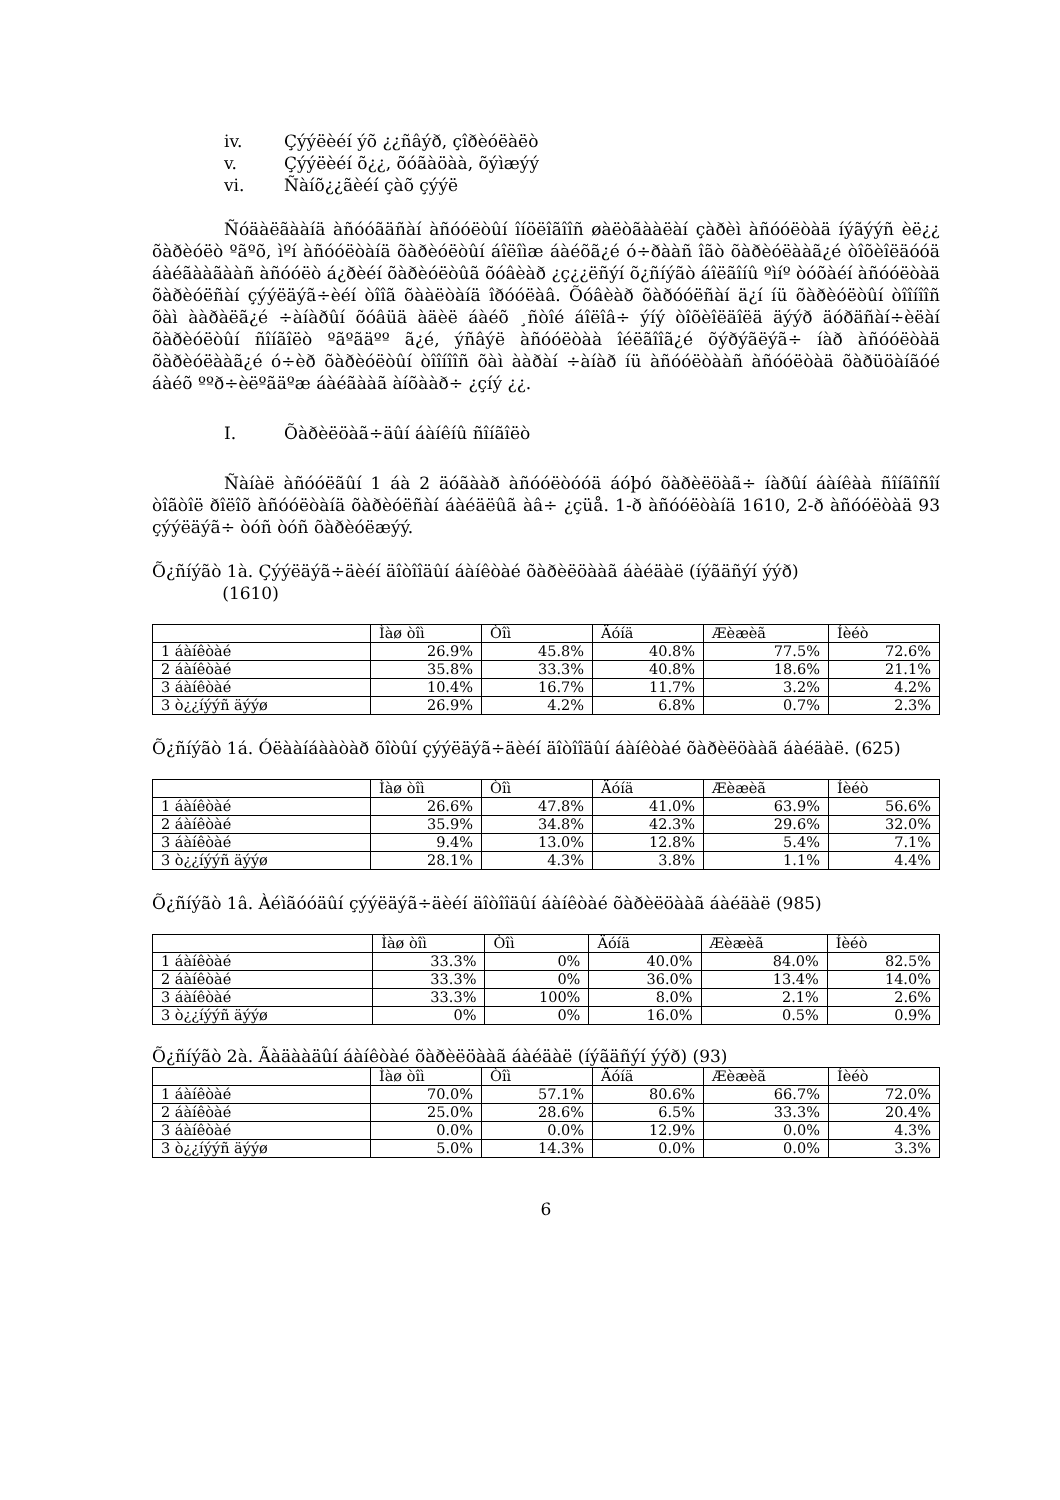iv. Çýýëèéí ýõ ¿¿ñâýð, çîðèóëàëò
v. Çýýëèéí õ¿¿, õóãàöàà, õýìæýý
vi. Ñàíõ¿¿ãèéí çàõ çýýë
Ñóäàëãààíä àñóóãäñàí àñóóëòûí îíöëîãîîñ øàëòãààëàí çàðèì àñóóëòàä íýãýýñ èë¿¿ õàðèóëò ºãºõ, ìºí àñóóëòàíä õàðèóëòûí áîëîìæ áàéõã¿é ó÷ðààñ îãò õàðèóëààã¿é òîõèîëäóóä áàéãààãààñ àñóóëò á¿ðèéí õàðèóëòûã õóâèàð ¿ç¿¿ëñýí õ¿ñíýãò áîëãîíû ºìíº òóõàéí àñóóëòàä õàðèóëñàí çýýëäýã÷èéí òîîã õààëòàíä îðóóëàâ. Õóâèàð õàðóóëñàí ä¿í íü õàðèóëòûí òîîíîîñ õàì ààðàëã¿é ÷àíàðûí õóâüä àäèë áàéõ ¸ñòîé áîëîâ÷ ýíý òîõèîëäîëä äýýð äóðäñàí÷èëàí õàðèóëòûí ñîíãîëò ºãºãäºº ã¿é, ýñâýë àñóóëòàà îéëãîîã¿é õýðýãëýã÷ íàð àñóóëòàä õàðèóëààã¿é ó÷èð õàðèóëòûí òîîíîîñ õàì ààðàí ÷àíàð íü àñóóëòààñ àñóóëòàä õàðüöàíãóé áàéõ ººð÷èëºãäºæ áàéãààã àíõààð÷ ¿çíý ¿¿.
I. Õàðèëöàã÷äûí áàíêíû ñîíãîëò
Ñàíàë àñóóëãûí 1 áà 2 äóãààð àñóóëòóóä áóþó õàðèëöàã÷ íàðûí áàíêàà ñîíãîñîí òîãòîë ðîëîõ àñóóëòàíä õàðèóëñàí áàéäëûã àâ÷ ¿çüå. 1-ð àñóóëòàíä 1610, 2-ð àñóóëòàä 93 çýýëäýã÷ òóñ òóñ õàðèóëæýý.
Õ¿ñíýãò 1à. Çýýëäýã÷äèéí äîòîîäûí áàíêòàé õàðèëöààã áàéäàë (íýãäñýí ýýð)
(1610)
| | Ìàø òîì | Òîì | Äóíä | Æèæèã | Íèéò |
| --- | --- | --- | --- | --- | --- |
| 1 áàíêòàé | 26.9% | 45.8% | 40.8% | 77.5% | 72.6% |
| 2 áàíêòàé | 35.8% | 33.3% | 40.8% | 18.6% | 21.1% |
| 3 áàíêòàé | 10.4% | 16.7% | 11.7% | 3.2% | 4.2% |
| 3 ò¿¿íýýñ äýýø | 26.9% | 4.2% | 6.8% | 0.7% | 2.3% |
Õ¿ñíýãò 1á. Óëààíáààòàð õîòûí çýýëäýã÷äèéí äîòîîäûí áàíêòàé õàðèëöààã áàéäàë. (625)
| | Ìàø òîì | Òîì | Äóíä | Æèæèã | Íèéò |
| --- | --- | --- | --- | --- | --- |
| 1 áàíêòàé | 26.6% | 47.8% | 41.0% | 63.9% | 56.6% |
| 2 áàíêòàé | 35.9% | 34.8% | 42.3% | 29.6% | 32.0% |
| 3 áàíêòàé | 9.4% | 13.0% | 12.8% | 5.4% | 7.1% |
| 3 ò¿¿íýýñ äýýø | 28.1% | 4.3% | 3.8% | 1.1% | 4.4% |
Õ¿ñíýãò 1â. Àéìãóóäûí çýýëäýã÷äèéí äîòîîäûí áàíêòàé õàðèëöààã áàéäàë (985)
| | Ìàø òîì | Òîì | Äóíä | Æèæèã | Íèéò |
| --- | --- | --- | --- | --- | --- |
| 1 áàíêòàé | 33.3% | 0% | 40.0% | 84.0% | 82.5% |
| 2 áàíêòàé | 33.3% | 0% | 36.0% | 13.4% | 14.0% |
| 3 áàíêòàé | 33.3% | 100% | 8.0% | 2.1% | 2.6% |
| 3 ò¿¿íýýñ äýýø | 0% | 0% | 16.0% | 0.5% | 0.9% |
Õ¿ñíýãò 2à. Ãàäààäûí áàíêòàé õàðèëöààã áàéäàë (íýãäñýí ýýð) (93)
| | Ìàø òîì | Òîì | Äóíä | Æèæèã | Íèéò |
| --- | --- | --- | --- | --- | --- |
| 1 áàíêòàé | 70.0% | 57.1% | 80.6% | 66.7% | 72.0% |
| 2 áàíêòàé | 25.0% | 28.6% | 6.5% | 33.3% | 20.4% |
| 3 áàíêòàé | 0.0% | 0.0% | 12.9% | 0.0% | 4.3% |
| 3 ò¿¿íýýñ äýýø | 5.0% | 14.3% | 0.0% | 0.0% | 3.3% |
6